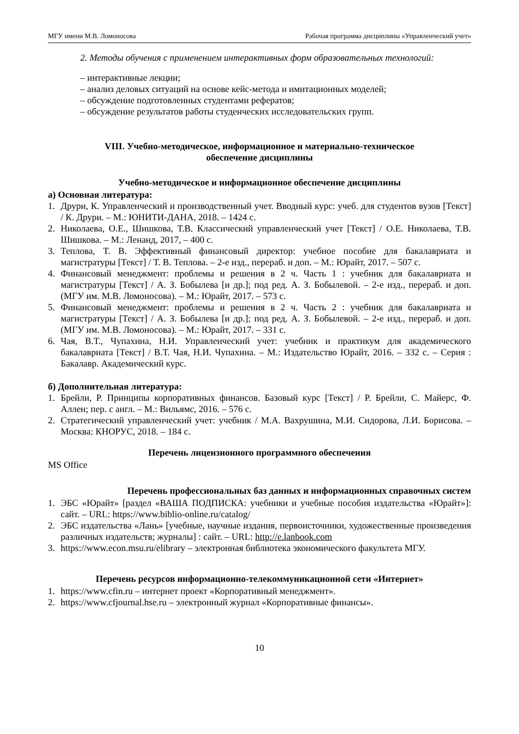МГУ имени М.В. Ломоносова Рабочая программа дисциплины «Управленческий учет»
2. Методы обучения с применением интерактивных форм образовательных технологий:
– интерактивные лекции;
– анализ деловых ситуаций на основе кейс-метода и имитационных моделей;
– обсуждение подготовленных студентами рефератов;
– обсуждение результатов работы студенческих исследовательских групп.
VIII. Учебно-методическое, информационное и материально-техническое
обеспечение дисциплины
Учебно-методическое и информационное обеспечение дисциплины
а) Основная литература:
1. Друри, К. Управленческий и производственный учет. Вводный курс: учеб. для студентов вузов [Текст] / К. Друри. – М.: ЮНИТИ-ДАНА, 2018. – 1424 с.
2. Николаева, О.Е., Шишкова, Т.В. Классический управленческий учет [Текст] / О.Е. Николаева, Т.В. Шишкова. – М.: Ленанд, 2017, – 400 с.
3. Теплова, Т. В. Эффективный финансовый директор: учебное пособие для бакалавриата и магистратуры [Текст] / Т. В. Теплова. – 2-е изд., перераб. и доп. – М.: Юрайт, 2017. – 507 с.
4. Финансовый менеджмент: проблемы и решения в 2 ч. Часть 1 : учебник для бакалавриата и магистратуры [Текст] / А. З. Бобылева [и др.]; под ред. А. З. Бобылевой. – 2-е изд., перераб. и доп. (МГУ им. М.В. Ломоносова). – М.: Юрайт, 2017. – 573 с.
5. Финансовый менеджмент: проблемы и решения в 2 ч. Часть 2 : учебник для бакалавриата и магистратуры [Текст] / А. З. Бобылева [и др.]; под ред. А. З. Бобылевой. – 2-е изд., перераб. и доп. (МГУ им. М.В. Ломоносова). – М.: Юрайт, 2017. – 331 с.
6. Чая, В.Т., Чупахина, Н.И. Управленческий учет: учебник и практикум для академического бакалавриата [Текст] / В.Т. Чая, Н.И. Чупахина. – М.: Издательство Юрайт, 2016. – 332 с. – Серия : Бакалавр. Академический курс.
б) Дополнительная литература:
1. Брейли, Р. Принципы корпоративных финансов. Базовый курс [Текст] / Р. Брейли, С. Майерс, Ф. Аллен; пер. с англ. – М.: Вильямс, 2016. – 576 с.
2. Стратегический управленческий учет: учебник / М.А. Вахрушина, М.И. Сидорова, Л.И. Борисова. – Москва: КНОРУС, 2018. – 184 с.
Перечень лицензионного программного обеспечения
MS Office
Перечень профессиональных баз данных и информационных справочных систем
1. ЭБС «Юрайт» [раздел «ВАША ПОДПИСКА: учебники и учебные пособия издательства «Юрайт»]: сайт. – URL: https://www.biblio-online.ru/catalog/
2. ЭБС издательства «Лань» [учебные, научные издания, первоисточники, художественные произведения различных издательств; журналы] : сайт. – URL: http://e.lanbook.com
3. https://www.econ.msu.ru/elibrary – электронная библиотека экономического факультета МГУ.
Перечень ресурсов информационно-телекоммуникационной сети «Интернет»
1. https://www.cfin.ru – интернет проект «Корпоративный менеджмент».
2. https://www.cfjournal.hse.ru – электронный журнал «Корпоративные финансы».
10